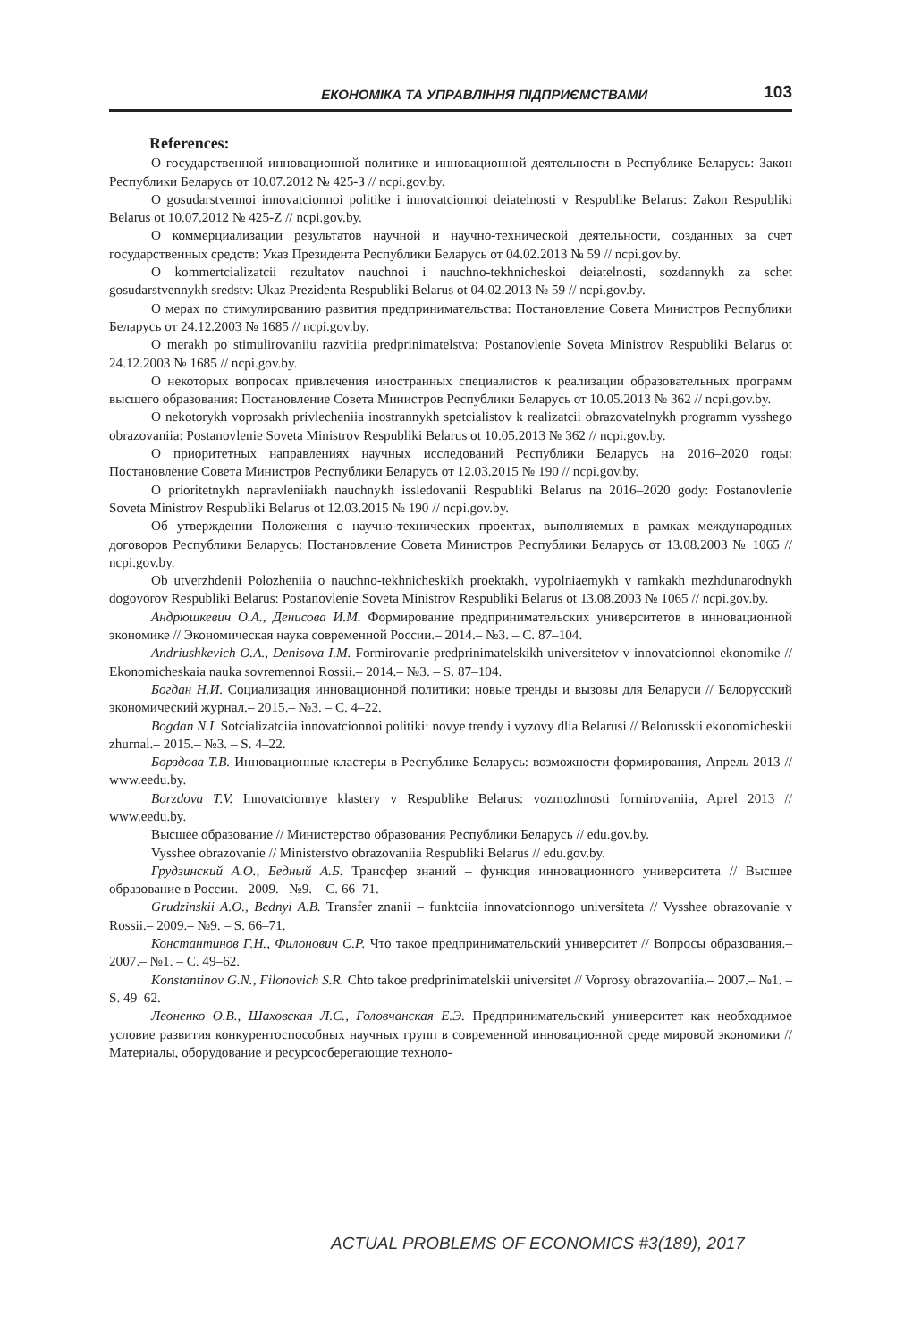ЕКОНОМІКА ТА УПРАВЛІННЯ ПІДПРИЄМСТВАМИ 103
References:
О государственной инновационной политике и инновационной деятельности в Республике Беларусь: Закон Республики Беларусь от 10.07.2012 № 425-З // ncpi.gov.by.
O gosudarstvennoi innovatcionnoi politike i innovatcionnoi deiatelnosti v Respublike Belarus: Zakon Respubliki Belarus ot 10.07.2012 № 425-Z // ncpi.gov.by.
О коммерциализации результатов научной и научно-технической деятельности, созданных за счет государственных средств: Указ Президента Республики Беларусь от 04.02.2013 № 59 // ncpi.gov.by.
O kommertcializatcii rezultatov nauchnoi i nauchno-tekhnicheskoi deiatelnosti, sozdannykh za schet gosudarstvennykh sredstv: Ukaz Prezidenta Respubliki Belarus ot 04.02.2013 № 59 // ncpi.gov.by.
О мерах по стимулированию развития предпринимательства: Постановление Совета Министров Республики Беларусь от 24.12.2003 № 1685 // ncpi.gov.by.
O merakh po stimulirovaniiu razvitiia predprinimatelstva: Postanovlenie Soveta Ministrov Respubliki Belarus ot 24.12.2003 № 1685 // ncpi.gov.by.
О некоторых вопросах привлечения иностранных специалистов к реализации образовательных программ высшего образования: Постановление Совета Министров Республики Беларусь от 10.05.2013 № 362 // ncpi.gov.by.
O nekotorykh voprosakh privlecheniia inostrannykh spetcialistov k realizatcii obrazovatelnykh programm vysshego obrazovaniia: Postanovlenie Soveta Ministrov Respubliki Belarus ot 10.05.2013 № 362 // ncpi.gov.by.
О приоритетных направлениях научных исследований Республики Беларусь на 2016–2020 годы: Постановление Совета Министров Республики Беларусь от 12.03.2015 № 190 // ncpi.gov.by.
O prioritetnykh napravleniiakh nauchnykh issledovanii Respubliki Belarus na 2016–2020 gody: Postanovlenie Soveta Ministrov Respubliki Belarus ot 12.03.2015 № 190 // ncpi.gov.by.
Об утверждении Положения о научно-технических проектах, выполняемых в рамках международных договоров Республики Беларусь: Постановление Совета Министров Республики Беларусь от 13.08.2003 № 1065 // ncpi.gov.by.
Ob utverzhdenii Polozheniia o nauchno-tekhnicheskikh proektakh, vypolniaemykh v ramkakh mezhdunarodnykh dogovorov Respubliki Belarus: Postanovlenie Soveta Ministrov Respubliki Belarus ot 13.08.2003 № 1065 // ncpi.gov.by.
Андрюшкевич О.А., Денисова И.М. Формирование предпринимательских университетов в инновационной экономике // Экономическая наука современной России.– 2014.– №3. – С. 87–104.
Andriushkevich O.A., Denisova I.M. Formirovanie predprinimatelskikh universitetov v innovatcionnoi ekonomike // Ekonomicheskaia nauka sovremennoi Rossii.– 2014.– №3. – S. 87–104.
Богдан Н.И. Социализация инновационной политики: новые тренды и вызовы для Беларуси // Белорусский экономический журнал.– 2015.– №3. – С. 4–22.
Bogdan N.I. Sotcializatciia innovatcionnoi politiki: novye trendy i vyzovy dlia Belarusi // Belorusskii ekonomicheskii zhurnal.– 2015.– №3. – S. 4–22.
Борздова Т.В. Инновационные кластеры в Республике Беларусь: возможности формирования, Апрель 2013 // www.eedu.by.
Borzdova T.V. Innovatcionnye klastery v Respublike Belarus: vozmozhnosti formirovaniia, Aprel 2013 // www.eedu.by.
Высшее образование // Министерство образования Республики Беларусь // edu.gov.by.
Vysshee obrazovanie // Ministerstvo obrazovaniia Respubliki Belarus // edu.gov.by.
Грудзинский А.О., Бедный А.Б. Трансфер знаний – функция инновационного университета // Высшее образование в России.– 2009.– №9. – С. 66–71.
Grudzinskii A.O., Bednyi A.B. Transfer znanii – funktciia innovatcionnogo universiteta // Vysshee obrazovanie v Rossii.– 2009.– №9. – S. 66–71.
Константинов Г.Н., Филонович С.Р. Что такое предпринимательский университет // Вопросы образования.– 2007.– №1. – С. 49–62.
Konstantinov G.N., Filonovich S.R. Chto takoe predprinimatelskii universitet // Voprosy obrazovaniia.– 2007.– №1. – S. 49–62.
Леоненко О.В., Шаховская Л.С., Головчанская Е.Э. Предпринимательский университет как необходимое условие развития конкурентоспособных научных групп в современной инновационной среде мировой экономики // Материалы, оборудование и ресурсосберегающие техноло-
ACTUAL PROBLEMS OF ECONOMICS #3(189), 2017